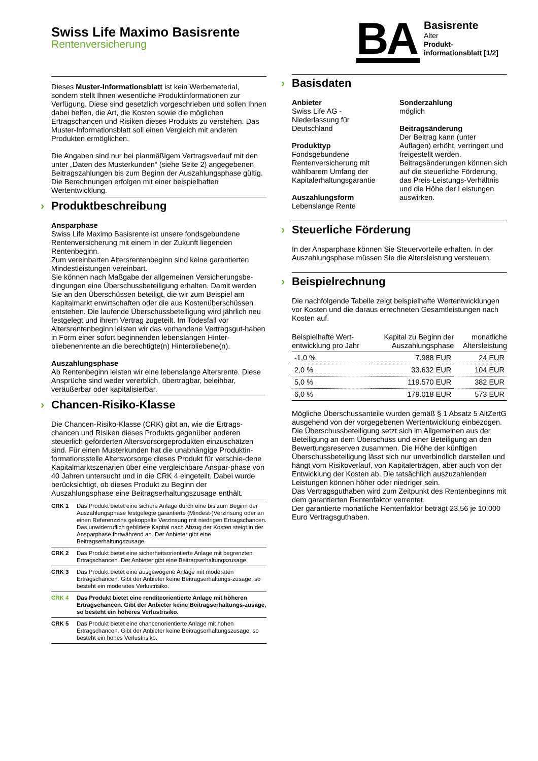Swiss Life Maximo Basisrente
Rentenversicherung
BA
Basisrente
Alter
Produkt-
informationsblatt [1/2]
Dieses Muster-Informationsblatt ist kein Werbematerial, sondern stellt Ihnen wesentliche Produktinformationen zur Verfügung. Diese sind gesetzlich vorgeschrieben und sollen Ihnen dabei helfen, die Art, die Kosten sowie die möglichen Ertragschancen und Risiken dieses Produkts zu verstehen. Das Muster-Informationsblatt soll einen Vergleich mit anderen Produkten ermöglichen.
Die Angaben sind nur bei planmäßigem Vertragsverlauf mit den unter „Daten des Musterkunden“ (siehe Seite 2) angegebenen Beitragszahlungen bis zum Beginn der Auszahlungsphase gültig. Die Berechnungen erfolgen mit einer beispielhaften Wertentwicklung.
› Produktbeschreibung
Ansparphase
Swiss Life Maximo Basisrente ist unsere fondsgebundene Rentenversicherung mit einem in der Zukunft liegenden Rentenbeginn.
Zum vereinbarten Altersrentenbeginn sind keine garantierten Mindestleistungen vereinbart.
Sie können nach Maßgabe der allgemeinen Versicherungsbe-dingungen eine Überschussbeteiligung erhalten. Damit werden Sie an den Überschüssen beteiligt, die wir zum Beispiel am Kapitalmarkt erwirtschaften oder die aus Kostenüberschüssen entstehen. Die laufende Überschussbeteiligung wird jährlich neu festgelegt und ihrem Vertrag zugeteilt. Im Todesfall vor Altersrentenbeginn leisten wir das vorhandene Vertragsgut-haben in Form einer sofort beginnenden lebenslangen Hinter-bliebenenrente an die berechtigte(n) Hinterbliebene(n).
Auszahlungsphase
Ab Rentenbeginn leisten wir eine lebenslange Altersrente. Diese Ansprüche sind weder vererblich, übertragbar, beleihbar, veräußerbar oder kapitalisierbar.
› Chancen-Risiko-Klasse
Die Chancen-Risiko-Klasse (CRK) gibt an, wie die Ertrags-chancen und Risiken dieses Produkts gegenüber anderen steuerlich geförderten Altersvorsorgeprodukten einzuschätzen sind. Für einen Musterkunden hat die unabhängige Produktin-formationsstelle Altersvorsorge dieses Produkt für verschie-dene Kapitalmarktszenarien über eine vergleichbare Anspar-phase von 40 Jahren untersucht und in die CRK 4 eingeteilt. Dabei wurde berücksichtigt, ob dieses Produkt zu Beginn der Auszahlungsphase eine Beitragserhaltungszusage enthält.
| CRK 1 | Das Produkt bietet eine sichere Anlage durch eine bis zum Beginn der Auszahlungsphase festgelegte garantierte (Mindest-)Verzinsung oder an einen Referenzzins gekoppelte Verzinsung mit niedrigen Ertragschancen. Das unwiderruflich gebildete Kapital nach Abzug der Kosten steigt in der Ansparphase fortwährend an. Der Anbieter gibt eine Beitragserhaltungszusage. |
| CRK 2 | Das Produkt bietet eine sicherheitsorientierte Anlage mit begrenzten Ertragschancen. Der Anbieter gibt eine Beitragserhaltungszusage. |
| CRK 3 | Das Produkt bietet eine ausgewogene Anlage mit moderaten Ertragschancen. Gibt der Anbieter keine Beitragserhaltungs-zusage, so besteht ein moderates Verlustrisiko. |
| CRK 4 | Das Produkt bietet eine renditeorientierte Anlage mit höheren Ertragschancen. Gibt der Anbieter keine Beitragserhaltungs-zusage, so besteht ein höheres Verlustrisiko. |
| CRK 5 | Das Produkt bietet eine chancenorientierte Anlage mit hohen Ertragschancen. Gibt der Anbieter keine Beitragserhaltungszusage, so besteht ein hohes Verlustrisiko. |
› Basisdaten
Anbieter
Swiss Life AG -
Niederlassung für
Deutschland
Produkttyp
Fondsgebundene
Rentenversicherung mit
wählbarem Umfang der
Kapitalerhaltungsgarantie
Auszahlungsform
Lebenslange Rente
Sonderzahlung
möglich
Beitragsänderung
Der Beitrag kann (unter Auflagen) erhöht, verringert und freigestellt werden. Beitragsänderungen können sich auf die steuerliche Förderung, das Preis-Leistungs-Verhältnis und die Höhe der Leistungen auswirken.
› Steuerliche Förderung
In der Ansparphase können Sie Steuervorteile erhalten. In der Auszahlungsphase müssen Sie die Altersleistung versteuern.
› Beispielrechnung
Die nachfolgende Tabelle zeigt beispielhafte Wertentwicklungen vor Kosten und die daraus errechneten Gesamtleistungen nach Kosten auf.
| Beispielhafte Wert- entwicklung pro Jahr | Kapital zu Beginn der Auszahlungsphase | monatliche Altersleistung |
| --- | --- | --- |
| -1,0 % | 7.988 EUR | 24 EUR |
| 2,0 % | 33.632 EUR | 104 EUR |
| 5,0 % | 119.570 EUR | 382 EUR |
| 6,0 % | 179.018 EUR | 573 EUR |
Mögliche Überschussanteile wurden gemäß § 1 Absatz 5 AltZertG ausgehend von der vorgegebenen Wertentwicklung einbezogen.
Die Überschussbeteiligung setzt sich im Allgemeinen aus der Beteiligung an dem Überschuss und einer Beteiligung an den Bewertungsreserven zusammen. Die Höhe der künftigen Überschussbeteiligung lässt sich nur unverbindlich darstellen und hängt vom Risikoverlauf, von Kapitalerträgen, aber auch von der Entwicklung der Kosten ab. Die tatsächlich auszuzahlenden Leistungen können höher oder niedriger sein.
Das Vertragsguthaben wird zum Zeitpunkt des Rentenbeginns mit dem garantierten Rentenfaktor verrentet.
Der garantierte monatliche Rentenfaktor beträgt 23,56 je 10.000 Euro Vertragsguthaben.